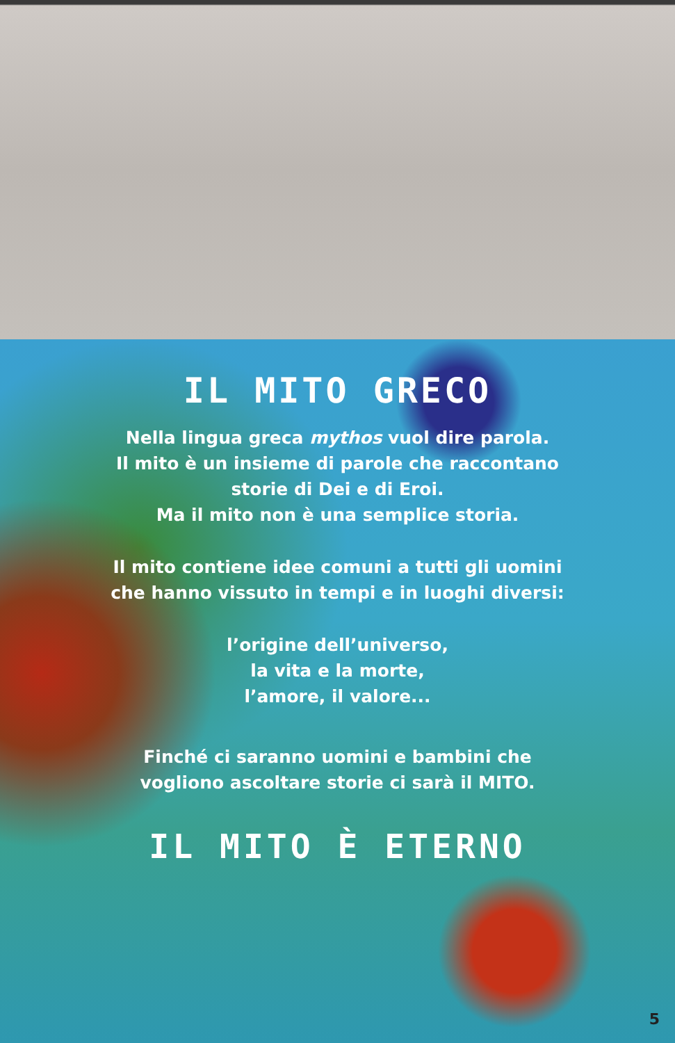IL MITO GRECO
Nella lingua greca mythos vuol dire parola.
Il mito è un insieme di parole che raccontano
storie di Dei e di Eroi.
Ma il mito non è una semplice storia.
Il mito contiene idee comuni a tutti gli uomini
che hanno vissuto in tempi e in luoghi diversi:
l’origine dell’universo,
la vita e la morte,
l’amore, il valore...
Finché ci saranno uomini e bambini che
vogliono ascoltare storie ci sarà il MITO.
IL MITO È ETERNO
5